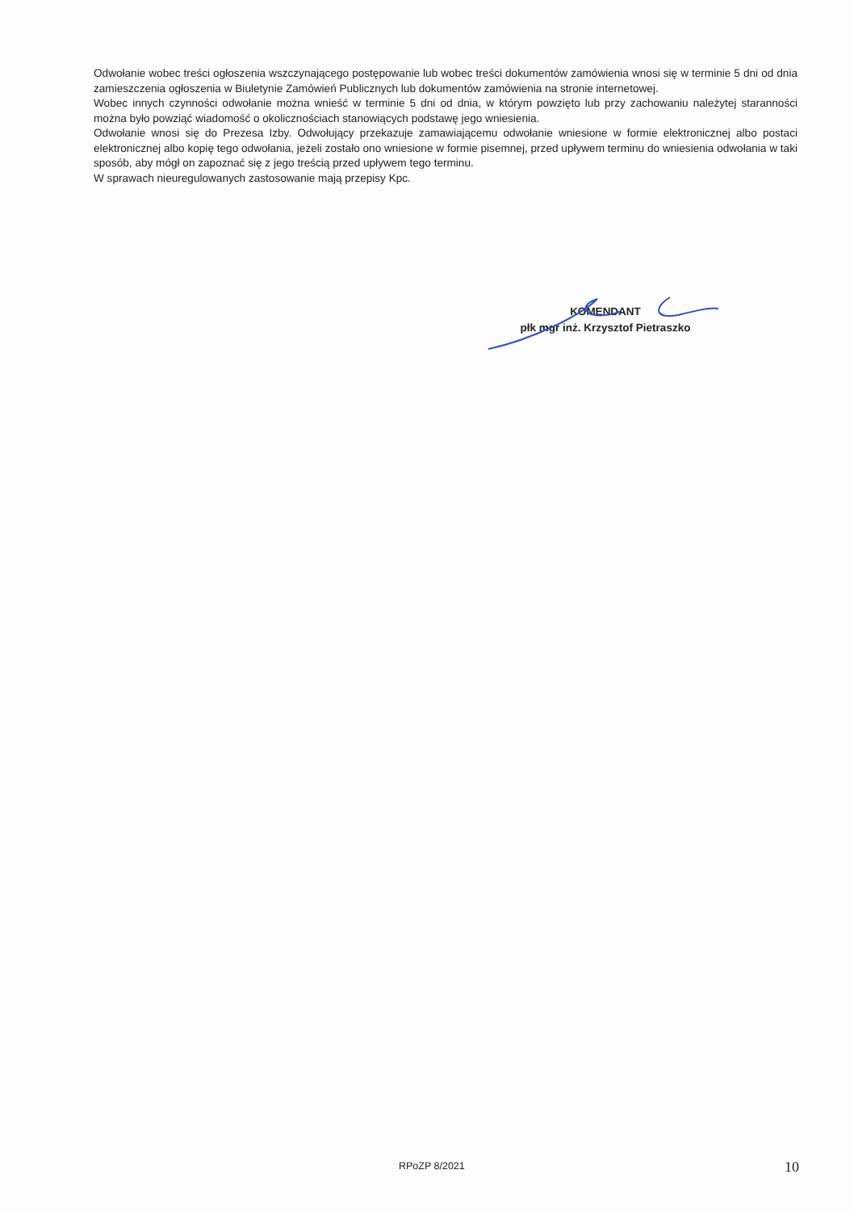Odwołanie wobec treści ogłoszenia wszczynającego postępowanie lub wobec treści dokumentów zamówienia wnosi się w terminie 5 dni od dnia zamieszczenia ogłoszenia w Biuletynie Zamówień Publicznych lub dokumentów zamówienia na stronie internetowej.
Wobec innych czynności odwołanie można wnieść w terminie 5 dni od dnia, w którym powzięto lub przy zachowaniu należytej staranności można było powziąć wiadomość o okolicznościach stanowiących podstawę jego wniesienia.
Odwołanie wnosi się do Prezesa Izby. Odwołujący przekazuje zamawiającemu odwołanie wniesione w formie elektronicznej albo postaci elektronicznej albo kopię tego odwołania, jeżeli zostało ono wniesione w formie pisemnej, przed upływem terminu do wniesienia odwołania w taki sposób, aby mógł on zapoznać się z jego treścią przed upływem tego terminu.
W sprawach nieuregulowanych zastosowanie mają przepisy Kpc.
KOMENDANT
płk mgr inż. Krzysztof Pietraszko
RPoZP 8/2021 10